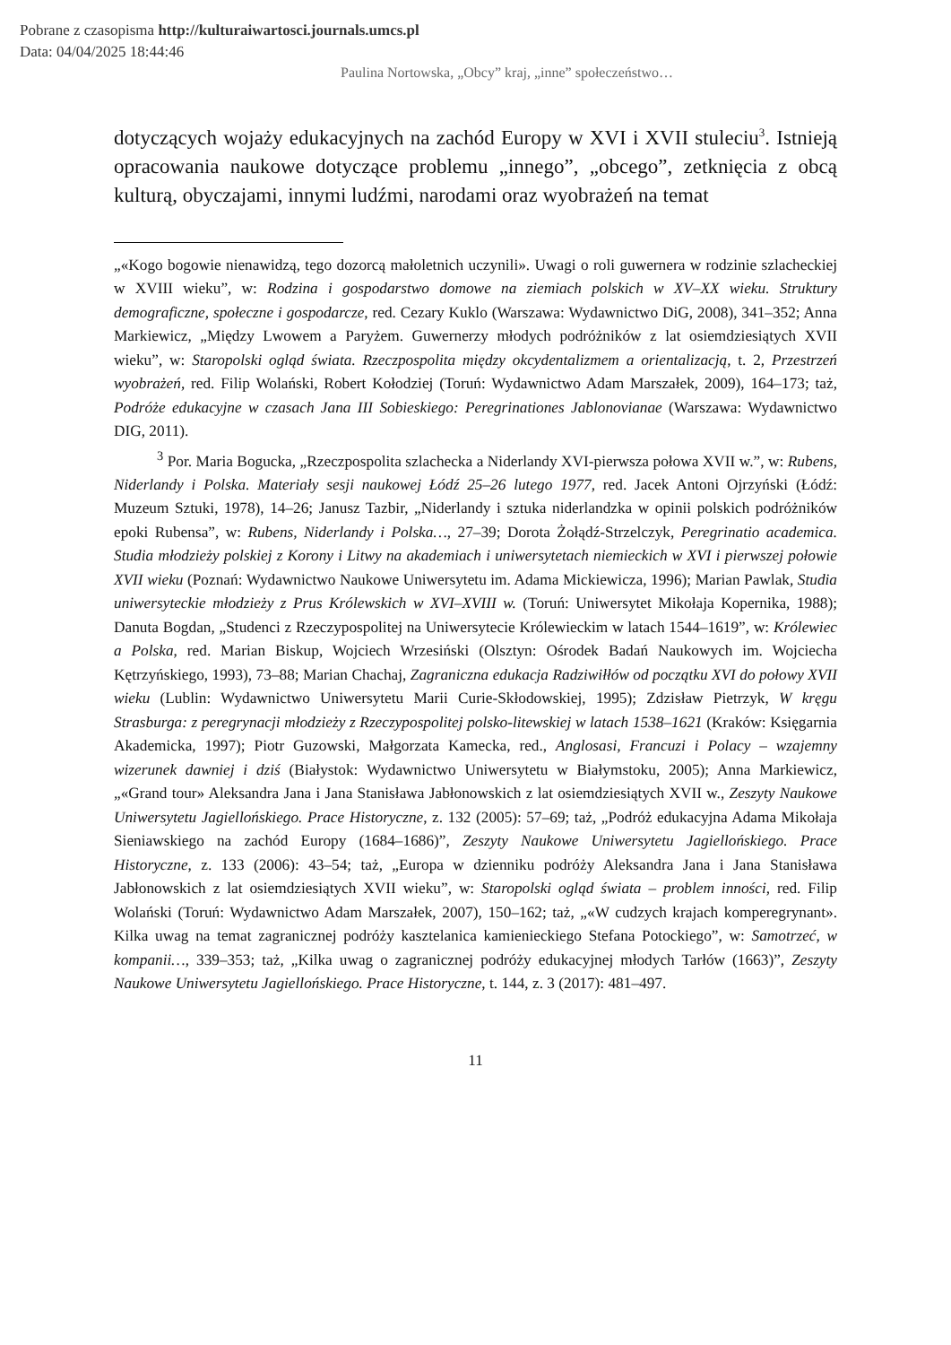Pobrane z czasopisma http://kulturaiwartosci.journals.umcs.pl
Data: 04/04/2025 18:44:46
Paulina Nortowska, „Obcy” kraj, „inne” społeczeństwo…
dotyczących wojaży edukacyjnych na zachód Europy w XVI i XVII stuleciu<sup>3</sup>. Istnieją opracowania naukowe dotyczące problemu „innego”, „obcego”, zetknięcia z obcą kulturą, obyczajami, innymi ludźmi, narodami oraz wyobrażeń na temat
„«Kogo bogowie nienawidzą, tego dozorcą małoletnich uczynili». Uwagi o roli guwernera w rodzinie szlacheckiej w XVIII wieku”, w: Rodzina i gospodarstwo domowe na ziemiach polskich w XV–XX wieku. Struktury demograficzne, społeczne i gospodarcze, red. Cezary Kuklo (Warszawa: Wydawnictwo DiG, 2008), 341–352; Anna Markiewicz, „Między Lwowem a Paryżem. Guwernerzy młodych podróżników z lat osiemdziesiątych XVII wieku”, w: Staropolski ogląd świata. Rzeczpospolita między okcydentalizmem a orientalizacją, t. 2, Przestrzeń wyobrażeń, red. Filip Wolański, Robert Kołodziej (Toruń: Wydawnictwo Adam Marszałek, 2009), 164–173; taż, Podróże edukacyjne w czasach Jana III Sobieskiego: Peregrinationes Jablonovianae (Warszawa: Wydawnictwo DIG, 2011).
<sup>3</sup> Por. Maria Bogucka, „Rzeczpospolita szlachecka a Niderlandy XVI-pierwsza połowa XVII w.”, w: Rubens, Niderlandy i Polska. Materiały sesji naukowej Łódź 25–26 lutego 1977, red. Jacek Antoni Ojrzyński (Łódź: Muzeum Sztuki, 1978), 14–26; Janusz Tazbir, „Niderlandy i sztuka niderlandzka w opinii polskich podróżników epoki Rubensa”, w: Rubens, Niderlandy i Polska…, 27–39; Dorota Żołądź-Strzelczyk, Peregrinatio academica. Studia młodzieży polskiej z Korony i Litwy na akademiach i uniwersytetach niemieckich w XVI i pierwszej połowie XVII wieku (Poznań: Wydawnictwo Naukowe Uniwersytetu im. Adama Mickiewicza, 1996); Marian Pawlak, Studia uniwersyteckie młodzieży z Prus Królewskich w XVI–XVIII w. (Toruń: Uniwersytet Mikołaja Kopernika, 1988); Danuta Bogdan, „Studenci z Rzeczypospolitej na Uniwersytecie Królewieckim w latach 1544–1619”, w: Królewiec a Polska, red. Marian Biskup, Wojciech Wrzesiński (Olsztyn: Ośrodek Badań Naukowych im. Wojciecha Kętrzyńskiego, 1993), 73–88; Marian Chachaj, Zagraniczna edukacja Radziwiłłów od początku XVI do połowy XVII wieku (Lublin: Wydawnictwo Uniwersytetu Marii Curie-Skłodowskiej, 1995); Zdzisław Pietrzyk, W kręgu Strasburga: z peregrynacji młodzieży z Rzeczypospolitej polsko-litewskiej w latach 1538–1621 (Kraków: Księgarnia Akademicka, 1997); Piotr Guzowski, Małgorzata Kamecka, red., Anglosasi, Francuzi i Polacy – wzajemny wizerunek dawniej i dziś (Białystok: Wydawnictwo Uniwersytetu w Białymstoku, 2005); Anna Markiewicz, „«Grand tour» Aleksandra Jana i Jana Stanisława Jabłonowskich z lat osiemdziesiątych XVII w., Zeszyty Naukowe Uniwersytetu Jagiellońskiego. Prace Historyczne, z. 132 (2005): 57–69; taż, „Podróż edukacyjna Adama Mikołaja Sieniawskiego na zachód Europy (1684–1686)”, Zeszyty Naukowe Uniwersytetu Jagiellońskiego. Prace Historyczne, z. 133 (2006): 43–54; taż, „Europa w dzienniku podróży Aleksandra Jana i Jana Stanisława Jabłonowskich z lat osiemdziesiątych XVII wieku”, w: Staropolski ogląd świata – problem inności, red. Filip Wolański (Toruń: Wydawnictwo Adam Marszałek, 2007), 150–162; taż, „«W cudzych krajach komperegrynant». Kilka uwag na temat zagranicznej podróży kasztelanica kamienieckiego Stefana Potockiego”, w: Samotrzeć, w kompanii…, 339–353; taż, „Kilka uwag o zagranicznej podróży edukacyjnej młodych Tarłów (1663)”, Zeszyty Naukowe Uniwersytetu Jagiellońskiego. Prace Historyczne, t. 144, z. 3 (2017): 481–497.
11